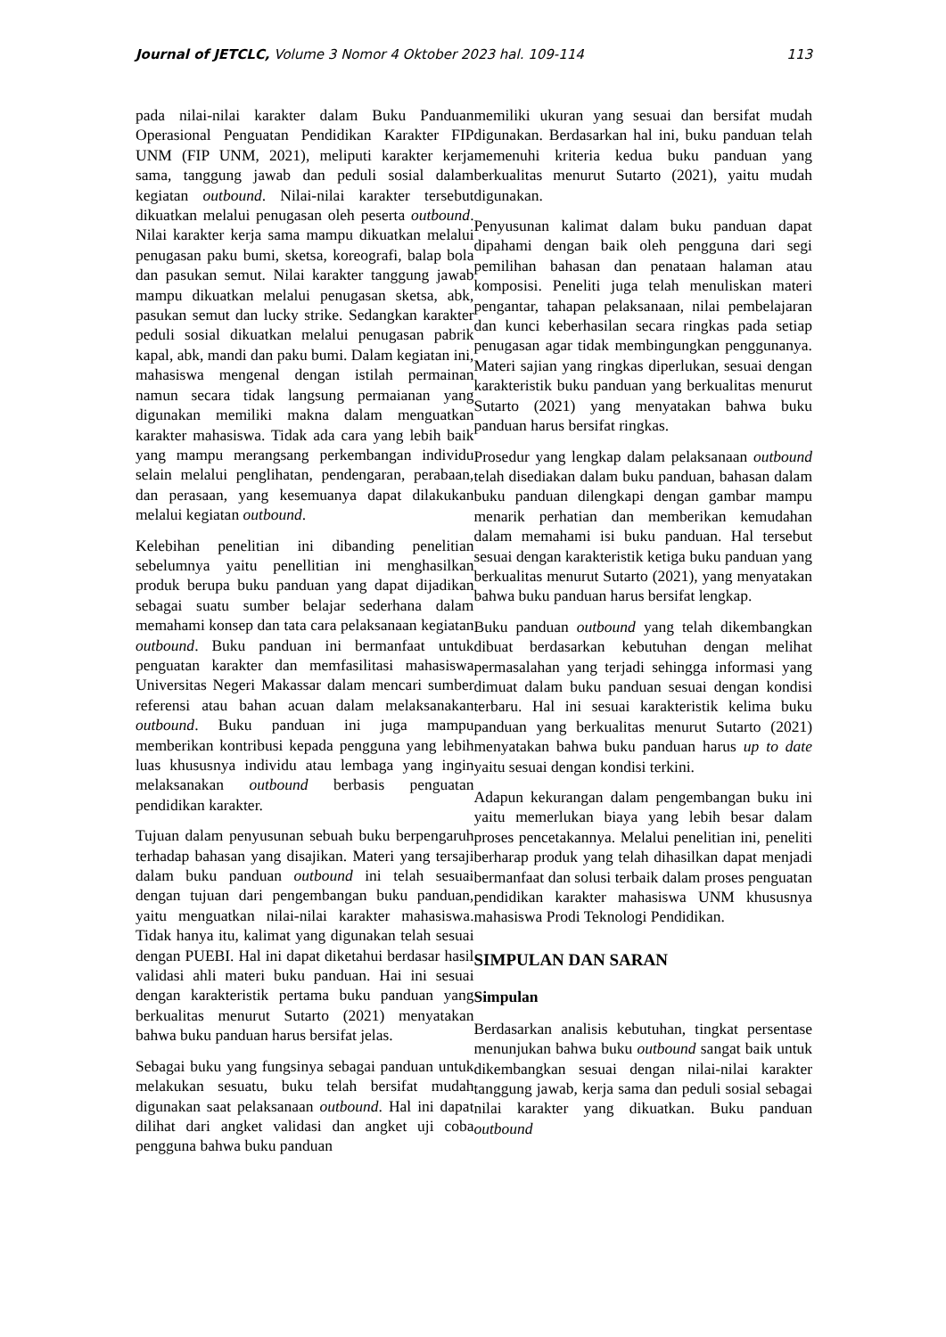Journal of JETCLC, Volume 3 Nomor 4 Oktober 2023 hal. 109-114 113
pada nilai-nilai karakter dalam Buku Panduan Operasional Penguatan Pendidikan Karakter FIP UNM (FIP UNM, 2021), meliputi karakter kerja sama, tanggung jawab dan peduli sosial dalam kegiatan outbound. Nilai-nilai karakter tersebut dikuatkan melalui penugasan oleh peserta outbound. Nilai karakter kerja sama mampu dikuatkan melalui penugasan paku bumi, sketsa, koreografi, balap bola dan pasukan semut. Nilai karakter tanggung jawab mampu dikuatkan melalui penugasan sketsa, abk, pasukan semut dan lucky strike. Sedangkan karakter peduli sosial dikuatkan melalui penugasan pabrik kapal, abk, mandi dan paku bumi. Dalam kegiatan ini, mahasiswa mengenal dengan istilah permainan namun secara tidak langsung permaianan yang digunakan memiliki makna dalam menguatkan karakter mahasiswa. Tidak ada cara yang lebih baik yang mampu merangsang perkembangan individu selain melalui penglihatan, pendengaran, perabaan, dan perasaan, yang kesemuanya dapat dilakukan melalui kegiatan outbound.
Kelebihan penelitian ini dibanding penelitian sebelumnya yaitu penellitian ini menghasilkan produk berupa buku panduan yang dapat dijadikan sebagai suatu sumber belajar sederhana dalam memahami konsep dan tata cara pelaksanaan kegiatan outbound. Buku panduan ini bermanfaat untuk penguatan karakter dan memfasilitasi mahasiswa Universitas Negeri Makassar dalam mencari sumber referensi atau bahan acuan dalam melaksanakan outbound. Buku panduan ini juga mampu memberikan kontribusi kepada pengguna yang lebih luas khususnya individu atau lembaga yang ingin melaksanakan outbound berbasis penguatan pendidikan karakter.
Tujuan dalam penyusunan sebuah buku berpengaruh terhadap bahasan yang disajikan. Materi yang tersaji dalam buku panduan outbound ini telah sesuai dengan tujuan dari pengembangan buku panduan, yaitu menguatkan nilai-nilai karakter mahasiswa. Tidak hanya itu, kalimat yang digunakan telah sesuai dengan PUEBI. Hal ini dapat diketahui berdasar hasil validasi ahli materi buku panduan. Hai ini sesuai dengan karakteristik pertama buku panduan yang berkualitas menurut Sutarto (2021) menyatakan bahwa buku panduan harus bersifat jelas.
Sebagai buku yang fungsinya sebagai panduan untuk melakukan sesuatu, buku telah bersifat mudah digunakan saat pelaksanaan outbound. Hal ini dapat dilihat dari angket validasi dan angket uji coba pengguna bahwa buku panduan
memiliki ukuran yang sesuai dan bersifat mudah digunakan. Berdasarkan hal ini, buku panduan telah memenuhi kriteria kedua buku panduan yang berkualitas menurut Sutarto (2021), yaitu mudah digunakan.
Penyusunan kalimat dalam buku panduan dapat dipahami dengan baik oleh pengguna dari segi pemilihan bahasan dan penataan halaman atau komposisi. Peneliti juga telah menuliskan materi pengantar, tahapan pelaksanaan, nilai pembelajaran dan kunci keberhasilan secara ringkas pada setiap penugasan agar tidak membingungkan penggunanya. Materi sajian yang ringkas diperlukan, sesuai dengan karakteristik buku panduan yang berkualitas menurut Sutarto (2021) yang menyatakan bahwa buku panduan harus bersifat ringkas.
Prosedur yang lengkap dalam pelaksanaan outbound telah disediakan dalam buku panduan, bahasan dalam buku panduan dilengkapi dengan gambar mampu menarik perhatian dan memberikan kemudahan dalam memahami isi buku panduan. Hal tersebut sesuai dengan karakteristik ketiga buku panduan yang berkualitas menurut Sutarto (2021), yang menyatakan bahwa buku panduan harus bersifat lengkap.
Buku panduan outbound yang telah dikembangkan dibuat berdasarkan kebutuhan dengan melihat permasalahan yang terjadi sehingga informasi yang dimuat dalam buku panduan sesuai dengan kondisi terbaru. Hal ini sesuai karakteristik kelima buku panduan yang berkualitas menurut Sutarto (2021) menyatakan bahwa buku panduan harus up to date yaitu sesuai dengan kondisi terkini.
Adapun kekurangan dalam pengembangan buku ini yaitu memerlukan biaya yang lebih besar dalam proses pencetakannya. Melalui penelitian ini, peneliti berharap produk yang telah dihasilkan dapat menjadi bermanfaat dan solusi terbaik dalam proses penguatan pendidikan karakter mahasiswa UNM khususnya mahasiswa Prodi Teknologi Pendidikan.
SIMPULAN DAN SARAN
Simpulan
Berdasarkan analisis kebutuhan, tingkat persentase menunjukan bahwa buku outbound sangat baik untuk dikembangkan sesuai dengan nilai-nilai karakter tanggung jawab, kerja sama dan peduli sosial sebagai nilai karakter yang dikuatkan. Buku panduan outbound